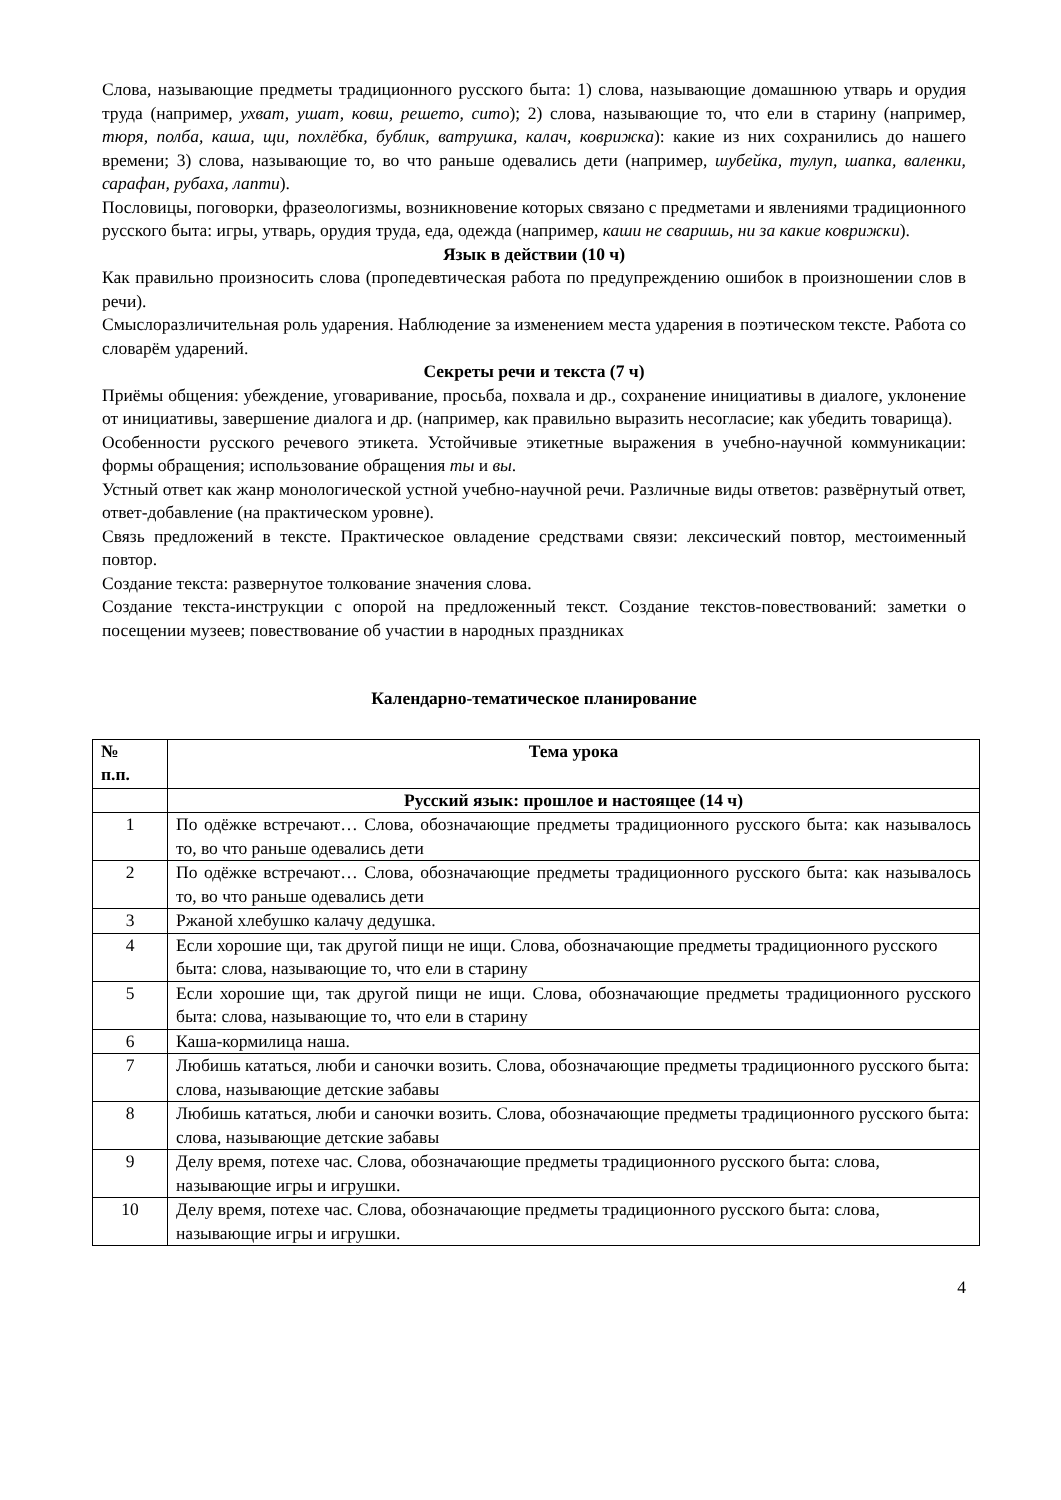Слова, называющие предметы традиционного русского быта: 1) слова, называющие домашнюю утварь и орудия труда (например, ухват, ушат, ковш, решето, сито); 2) слова, называющие то, что ели в старину (например, тюря, полба, каша, щи, похлёбка, бублик, ватрушка, калач, коврижка): какие из них сохранились до нашего времени; 3) слова, называющие то, во что раньше одевались дети (например, шубейка, тулуп, шапка, валенки, сарафан, рубаха, лапти).
Пословицы, поговорки, фразеологизмы, возникновение которых связано с предметами и явлениями традиционного русского быта: игры, утварь, орудия труда, еда, одежда (например, каши не сваришь, ни за какие коврижки).
Язык в действии (10 ч)
Как правильно произносить слова (пропедевтическая работа по предупреждению ошибок в произношении слов в речи).
Смыслоразличительная роль ударения. Наблюдение за изменением места ударения в поэтическом тексте. Работа со словарём ударений.
Секреты речи и текста (7 ч)
Приёмы общения: убеждение, уговаривание, просьба, похвала и др., сохранение инициативы в диалоге, уклонение от инициативы, завершение диалога и др. (например, как правильно выразить несогласие; как убедить товарища).
Особенности русского речевого этикета. Устойчивые этикетные выражения в учебно-научной коммуникации: формы обращения; использование обращения ты и вы.
Устный ответ как жанр монологической устной учебно-научной речи. Различные виды ответов: развёрнутый ответ, ответ-добавление (на практическом уровне).
Связь предложений в тексте. Практическое овладение средствами связи: лексический повтор, местоименный повтор.
Создание текста: развернутое толкование значения слова.
Создание текста-инструкции с опорой на предложенный текст. Создание текстов-повествований: заметки о посещении музеев; повествование об участии в народных праздниках
Календарно-тематическое планирование
| № п.п. | Тема урока |
| --- | --- |
| | Русский язык: прошлое и настоящее (14 ч) |
| 1 | По одёжке встречают… Слова, обозначающие предметы традиционного русского быта: как называлось то, во что раньше одевались дети |
| 2 | По одёжке встречают… Слова, обозначающие предметы традиционного русского быта: как называлось то, во что раньше одевались дети |
| 3 | Ржаной хлебушко калачу дедушка. |
| 4 | Если хорошие щи, так другой пищи не ищи. Слова, обозначающие предметы традиционного русского быта: слова, называющие то, что ели в старину |
| 5 | Если хорошие щи, так другой пищи не ищи. Слова, обозначающие предметы традиционного русского быта: слова, называющие то, что ели в старину |
| 6 | Каша-кормилица наша. |
| 7 | Любишь кататься, люби и саночки возить. Слова, обозначающие предметы традиционного русского быта: слова, называющие детские забавы |
| 8 | Любишь кататься, люби и саночки возить. Слова, обозначающие предметы традиционного русского быта: слова, называющие детские забавы |
| 9 | Делу время, потехе час. Слова, обозначающие предметы традиционного русского быта: слова, называющие игры и игрушки. |
| 10 | Делу время, потехе час. Слова, обозначающие предметы традиционного русского быта: слова, называющие игры и игрушки. |
4